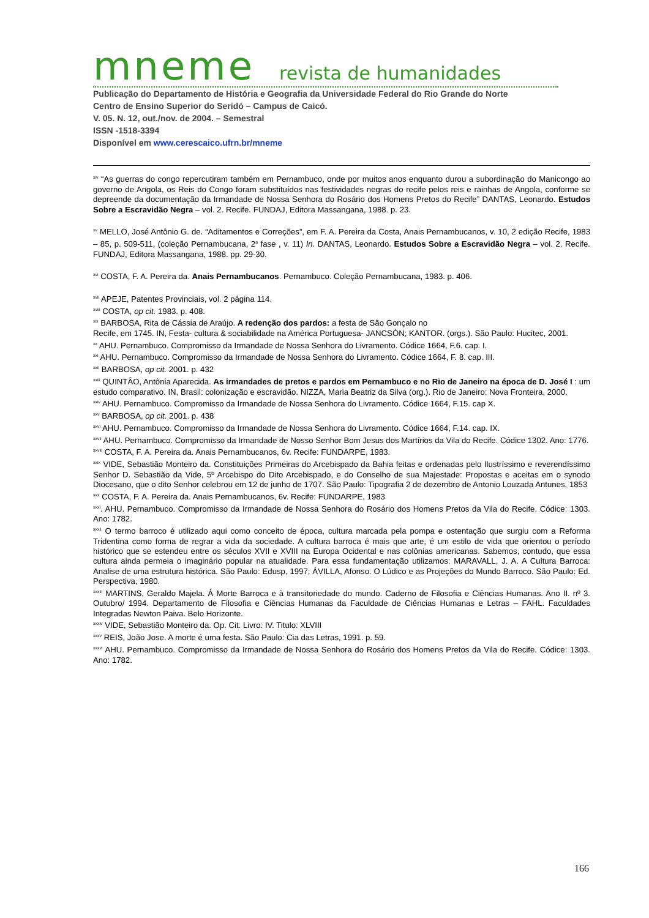mneme revista de humanidades
Publicação do Departamento de História e Geografia da Universidade Federal do Rio Grande do Norte
Centro de Ensino Superior do Seridó – Campus de Caicó.
V. 05. N. 12, out./nov. de 2004. – Semestral
ISSN -1518-3394
Disponível em www.cerescaico.ufrn.br/mneme
<sup>xiv</sup> “As guerras do congo repercutiram também em Pernambuco, onde por muitos anos enquanto durou a subordinação do Manicongo ao governo de Angola, os Reis do Congo foram substituídos nas festividades negras do recife pelos reis e rainhas de Angola, conforme se depreende da documentação da Irmandade de Nossa Senhora do Rosário dos Homens Pretos do Recife” DANTAS, Leonardo. Estudos Sobre a Escravidão Negra – vol. 2. Recife. FUNDAJ, Editora Massangana, 1988. p. 23.
<sup>xv</sup> MELLO, José Antônio G. de. “Aditamentos e Correções”, em F. A. Pereira da Costa, Anais Pernambucanos, v. 10, 2 edição Recife, 1983 – 85, p. 509-511, (coleção Pernambucana, 2<sup>a</sup> fase , v. 11) In. DANTAS, Leonardo. Estudos Sobre a Escravidão Negra – vol. 2. Recife. FUNDAJ, Editora Massangana, 1988. pp. 29-30.
<sup>xvi</sup> COSTA, F. A. Pereira da. Anais Pernambucanos. Pernambuco. Coleção Pernambucana, 1983. p. 406.
<sup>xvii</sup> APEJE, Patentes Provinciais, vol. 2 página 114.
<sup>xviii</sup> COSTA, op cit. 1983. p. 408.
<sup>xix</sup> BARBOSA, Rita de Cássia de Araújo. A redenção dos pardos: a festa de São Gonçalo no
Recife, em 1745. IN, Festa- cultura & sociabilidade na América Portuguesa- JANCSÒN; KANTOR. (orgs.). São Paulo: Hucitec, 2001.
<sup>xx</sup> AHU. Pernambuco. Compromisso da Irmandade de Nossa Senhora do Livramento. Códice 1664, F.6. cap. I.
<sup>xxi</sup> AHU. Pernambuco. Compromisso da Irmandade de Nossa Senhora do Livramento. Códice 1664, F. 8. cap. III.
<sup>xxii</sup> BARBOSA, op cit. 2001. p. 432
<sup>xxiii</sup> QUINTÂO, Antônia Aparecida. As irmandades de pretos e pardos em Pernambuco e no Rio de Janeiro na época de D. José I : um estudo comparativo. IN, Brasil: colonização e escravidão. NIZZA, Maria Beatriz da Silva (org.). Rio de Janeiro: Nova Fronteira, 2000.
<sup>xxiv</sup> AHU. Pernambuco. Compromisso da Irmandade de Nossa Senhora do Livramento. Códice 1664, F.15. cap X.
<sup>xxv</sup> BARBOSA, op cit. 2001. p. 438
<sup>xxvi</sup> AHU. Pernambuco. Compromisso da Irmandade de Nossa Senhora do Livramento. Códice 1664, F.14. cap. IX.
<sup>xxvii</sup> AHU. Pernambuco. Compromisso da Irmandade de Nosso Senhor Bom Jesus dos Martírios da Vila do Recife. Códice 1302. Ano: 1776.
<sup>xxviii</sup> COSTA, F. A. Pereira da. Anais Pernambucanos, 6v. Recife: FUNDARPE, 1983.
<sup>xxix</sup> VIDE, Sebastião Monteiro da. Constituições Primeiras do Arcebispado da Bahia feitas e ordenadas pelo Ilustríssimo e reverendíssimo Senhor D. Sebastião da Vide, 5º Arcebispo do Dito Arcebispado, e do Conselho de sua Majestade: Propostas e aceitas em o synodo Diocesano, que o dito Senhor celebrou em 12 de junho de 1707. São Paulo: Tipografia 2 de dezembro de Antonio Louzada Antunes, 1853
<sup>xxx</sup> COSTA, F. A. Pereira da. Anais Pernambucanos, 6v. Recife: FUNDARPE, 1983
<sup>xxxi</sup>. AHU. Pernambuco. Compromisso da Irmandade de Nossa Senhora do Rosário dos Homens Pretos da Vila do Recife. Códice: 1303. Ano: 1782.
<sup>xxxii</sup> O termo barroco é utilizado aqui como conceito de época, cultura marcada pela pompa e ostentação que surgiu com a Reforma Tridentina como forma de regrar a vida da sociedade. A cultura barroca é mais que arte, é um estilo de vida que orientou o período histórico que se estendeu entre os séculos XVII e XVIII na Europa Ocidental e nas colônias americanas. Sabemos, contudo, que essa cultura ainda permeia o imaginário popular na atualidade. Para essa fundamentação utilizamos: MARAVALL, J. A. A Cultura Barroca: Analise de uma estrutura histórica. São Paulo: Edusp, 1997; ÁVILLA, Afonso. O Lúdico e as Projeções do Mundo Barroco. São Paulo: Ed. Perspectiva, 1980.
<sup>xxxiii</sup> MARTINS, Geraldo Majela. À Morte Barroca e à transitoriedade do mundo. Caderno de Filosofia e Ciências Humanas. Ano II. nº 3. Outubro/ 1994. Departamento de Filosofia e Ciências Humanas da Faculdade de Ciências Humanas e Letras – FAHL. Faculdades Integradas Newton Paiva. Belo Horizonte.
<sup>xxxiv</sup> VIDE, Sebastião Monteiro da. Op. Cit. Livro: IV. Titulo: XLVIII
<sup>xxxv</sup> REIS, João Jose. A morte é uma festa. São Paulo: Cia das Letras, 1991. p. 59.
<sup>xxxvi</sup> AHU. Pernambuco. Compromisso da Irmandade de Nossa Senhora do Rosário dos Homens Pretos da Vila do Recife. Códice: 1303. Ano: 1782.
166